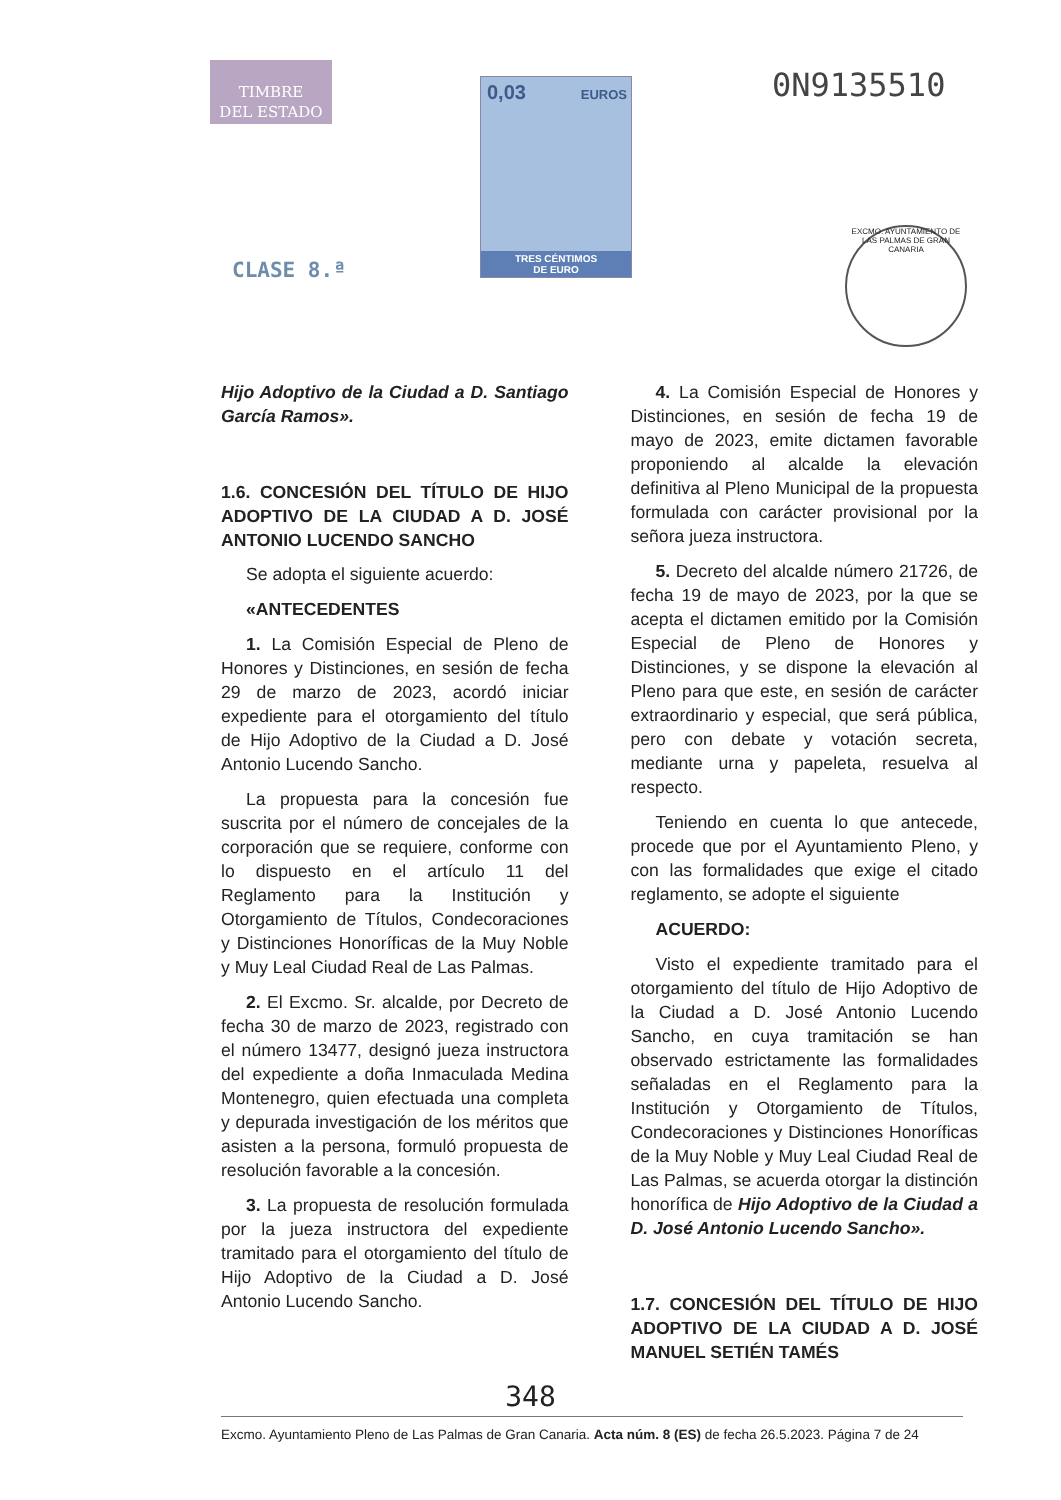TIMBRE
DEL ESTADO
CLASE 8.ª
0,03 EUROS
TRES CÉNTIMOS
DE EURO
0N9135510
EXCMO. AYUNTAMIENTO DE LAS PALMAS DE GRAN CANARIA
Hijo Adoptivo de la Ciudad a D. Santiago García Ramos».
1.6. CONCESIÓN DEL TÍTULO DE HIJO ADOPTIVO DE LA CIUDAD A D. JOSÉ ANTONIO LUCENDO SANCHO
Se adopta el siguiente acuerdo:
«ANTECEDENTES
1. La Comisión Especial de Pleno de Honores y Distinciones, en sesión de fecha 29 de marzo de 2023, acordó iniciar expediente para el otorgamiento del título de Hijo Adoptivo de la Ciudad a D. José Antonio Lucendo Sancho.
La propuesta para la concesión fue suscrita por el número de concejales de la corporación que se requiere, conforme con lo dispuesto en el artículo 11 del Reglamento para la Institución y Otorgamiento de Títulos, Condecoraciones y Distinciones Honoríficas de la Muy Noble y Muy Leal Ciudad Real de Las Palmas.
2. El Excmo. Sr. alcalde, por Decreto de fecha 30 de marzo de 2023, registrado con el número 13477, designó jueza instructora del expediente a doña Inmaculada Medina Montenegro, quien efectuada una completa y depurada investigación de los méritos que asisten a la persona, formuló propuesta de resolución favorable a la concesión.
3. La propuesta de resolución formulada por la jueza instructora del expediente tramitado para el otorgamiento del título de Hijo Adoptivo de la Ciudad a D. José Antonio Lucendo Sancho.
4. La Comisión Especial de Honores y Distinciones, en sesión de fecha 19 de mayo de 2023, emite dictamen favorable proponiendo al alcalde la elevación definitiva al Pleno Municipal de la propuesta formulada con carácter provisional por la señora jueza instructora.
5. Decreto del alcalde número 21726, de fecha 19 de mayo de 2023, por la que se acepta el dictamen emitido por la Comisión Especial de Pleno de Honores y Distinciones, y se dispone la elevación al Pleno para que este, en sesión de carácter extraordinario y especial, que será pública, pero con debate y votación secreta, mediante urna y papeleta, resuelva al respecto.
Teniendo en cuenta lo que antecede, procede que por el Ayuntamiento Pleno, y con las formalidades que exige el citado reglamento, se adopte el siguiente
ACUERDO:
Visto el expediente tramitado para el otorgamiento del título de Hijo Adoptivo de la Ciudad a D. José Antonio Lucendo Sancho, en cuya tramitación se han observado estrictamente las formalidades señaladas en el Reglamento para la Institución y Otorgamiento de Títulos, Condecoraciones y Distinciones Honoríficas de la Muy Noble y Muy Leal Ciudad Real de Las Palmas, se acuerda otorgar la distinción honorífica de Hijo Adoptivo de la Ciudad a D. José Antonio Lucendo Sancho».
1.7. CONCESIÓN DEL TÍTULO DE HIJO ADOPTIVO DE LA CIUDAD A D. JOSÉ MANUEL SETIÉN TAMÉS
348
Excmo. Ayuntamiento Pleno de Las Palmas de Gran Canaria. Acta núm. 8 (ES) de fecha 26.5.2023. Página 7 de 24